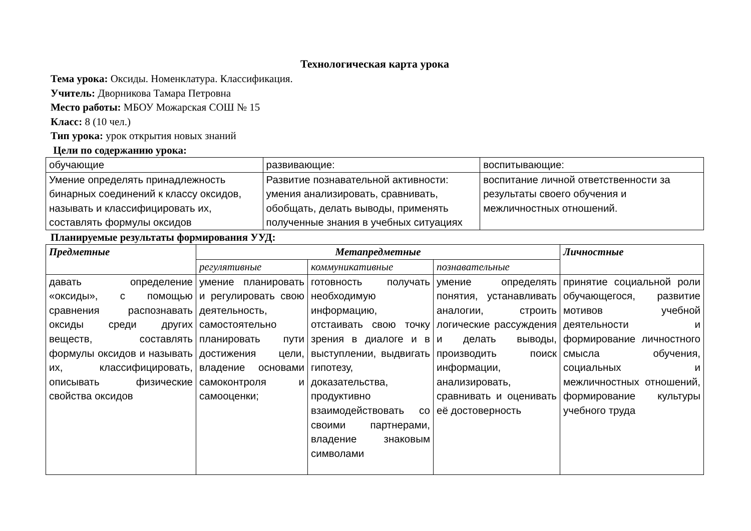Технологическая карта урока
Тема урока: Оксиды. Номенклатура. Классификация.
Учитель: Дворникова Тамара Петровна
Место работы: МБОУ Можарская СОШ № 15
Класс: 8 (10 чел.)
Тип урока: урок открытия новых знаний
Цели по содержанию урока:
| обучающие | развивающие: | воспитывающие: |
| Умение определять принадлежность бинарных соединений к классу оксидов, называть и классифицировать их, составлять формулы оксидов | Развитие познавательной активности: умения анализировать, сравнивать, обобщать, делать выводы, применять полученные знания в учебных ситуациях | воспитание личной ответственности за результаты своего обучения и межличностных отношений. |
Планируемые результаты формирования УУД:
| Предметные | Метапредметные | | | Личностные |
| | регулятивные | коммуникативные | познавательные | |
| давать определение «оксиды», с помощью сравнения распознавать оксиды среди других веществ, составлять формулы оксидов и называть их, классифицировать, описывать физические свойства оксидов | умение планировать и регулировать свою деятельность, самостоятельно планировать пути достижения цели, владение основами самоконтроля и самооценки; | готовность получать необходимую информацию, отстаивать свою точку зрения в диалоге и в выступлении, выдвигать гипотезу, доказательства, продуктивно взаимодействовать со своими партнерами, владение знаковым символами | умение определять понятия, устанавливать аналогии, строить логические рассуждения и делать выводы, производить поиск информации, анализировать, сравнивать и оценивать её достоверность | принятие социальной роли обучающегося, развитие мотивов учебной деятельности и формирование личностного смысла обучения, социальных и межличностных отношений, формирование культуры учебного труда |